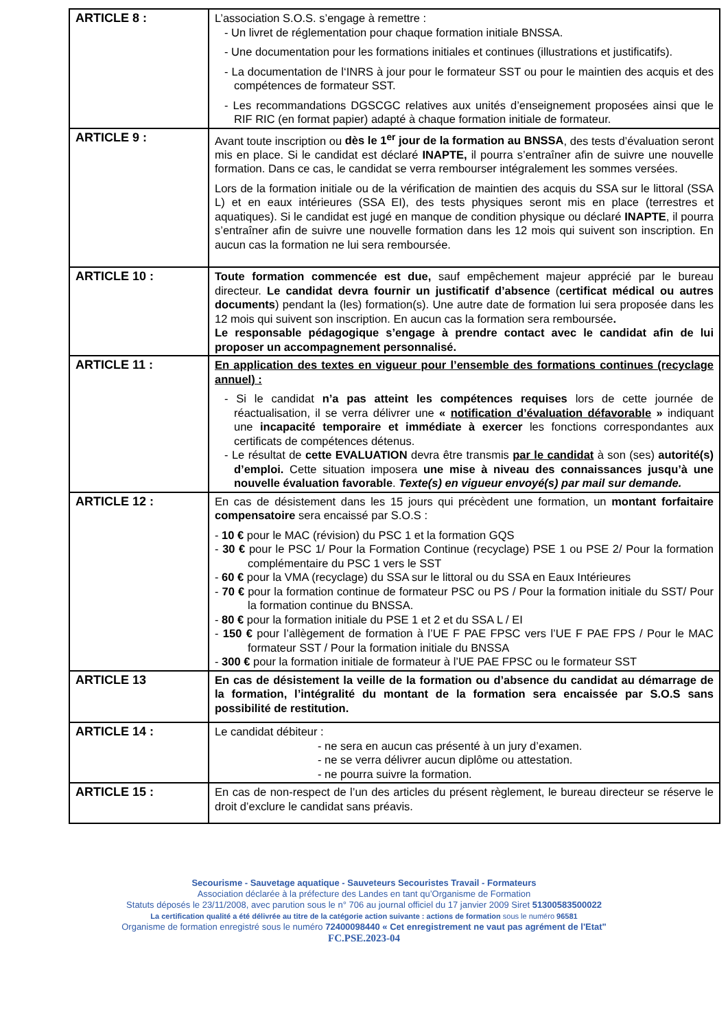| ARTICLE 8 : | L’association S.O.S. s’engage à remettre : - Un livret de réglementation pour chaque formation initiale BNSSA. - Une documentation pour les formations initiales et continues (illustrations et justificatifs). - La documentation de l‘INRS à jour pour le formateur SST ou pour le maintien des acquis et des compétences de formateur SST. - Les recommandations DGSCGC relatives aux unités d’enseignement proposées ainsi que le RIF RIC (en format papier) adapté à chaque formation initiale de formateur. |
| ARTICLE 9 : | Avant toute inscription ou dès le 1<sup>er</sup> jour de la formation au BNSSA , des tests d’évaluation seront mis en place. Si le candidat est déclaré INAPTE, il pourra s’entraîner afin de suivre une nouvelle formation. Dans ce cas, le candidat se verra rembourser intégralement les sommes versées. Lors de la formation initiale ou de la vérification de maintien des acquis du SSA sur le littoral (SSA L) et en eaux intérieures (SSA EI), des tests physiques seront mis en place (terrestres et aquatiques). Si le candidat est jugé en manque de condition physique ou déclaré INAPTE , il pourra s’entraîner afin de suivre une nouvelle formation dans les 12 mois qui suivent son inscription. En aucun cas la formation ne lui sera remboursée. |
| ARTICLE 10 : | Toute formation commencée est due, sauf empêchement majeur apprécié par le bureau directeur. Le candidat devra fournir un justificatif d’absence ( certificat médical ou autres documents ) pendant la (les) formation(s). Une autre date de formation lui sera proposée dans les 12 mois qui suivent son inscription. En aucun cas la formation sera remboursée . Le responsable pédagogique s’engage à prendre contact avec le candidat afin de lui proposer un accompagnement personnalisé. |
| ARTICLE 11 : | En application des textes en vigueur pour l’ensemble des formations continues (recyclage annuel) : - Si le candidat n’a pas atteint les compétences requises lors de cette journée de réactualisation, il se verra délivrer une « notification d’évaluation défavorable » indiquant une incapacité temporaire et immédiate à exercer les fonctions correspondantes aux certificats de compétences détenus. - Le résultat de cette EVALUATION devra être transmis par le candidat à son (ses) autorité(s) d’emploi. Cette situation imposera une mise à niveau des connaissances jusqu’à une nouvelle évaluation favorable . Texte(s) en vigueur envoyé(s) par mail sur demande. |
| ARTICLE 12 : | En cas de désistement dans les 15 jours qui précèdent une formation, un montant forfaitaire compensatoire sera encaissé par S.O.S : - 10 € pour le MAC (révision) du PSC 1 et la formation GQS - 30 € pour le PSC 1/ Pour la Formation Continue (recyclage) PSE 1 ou PSE 2/ Pour la formation complémentaire du PSC 1 vers le SST - 60 € pour la VMA (recyclage) du SSA sur le littoral ou du SSA en Eaux Intérieures - 70 € pour la formation continue de formateur PSC ou PS / Pour la formation initiale du SST/ Pour la formation continue du BNSSA. - 80 € pour la formation initiale du PSE 1 et 2 et du SSA L / EI - 150 € pour l’allègement de formation à l’UE F PAE FPSC vers l’UE F PAE FPS / Pour le MAC formateur SST / Pour la formation initiale du BNSSA - 300 € pour la formation initiale de formateur à l’UE PAE FPSC ou le formateur SST |
| ARTICLE 13 | En cas de désistement la veille de la formation ou d’absence du candidat au démarrage de la formation, l’intégralité du montant de la formation sera encaissée par S.O.S sans possibilité de restitution. |
| ARTICLE 14 : | Le candidat débiteur : - ne sera en aucun cas présenté à un jury d’examen. - ne se verra délivrer aucun diplôme ou attestation. - ne pourra suivre la formation. |
| ARTICLE 15 : | En cas de non-respect de l’un des articles du présent règlement, le bureau directeur se réserve le droit d’exclure le candidat sans préavis. |
Secourisme - Sauvetage aquatique - Sauveteurs Secouristes Travail - Formateurs
Association déclarée à la préfecture des Landes en tant qu’Organisme de Formation
Statuts déposés le 23/11/2008, avec parution sous le n° 706 au journal officiel du 17 janvier 2009 Siret 51300583500022
La certification qualité a été délivrée au titre de la catégorie action suivante : actions de formation sous le numéro 96581
Organisme de formation enregistré sous le numéro 72400098440 « Cet enregistrement ne vaut pas agrément de l'Etat"
FC.PSE.2023-04